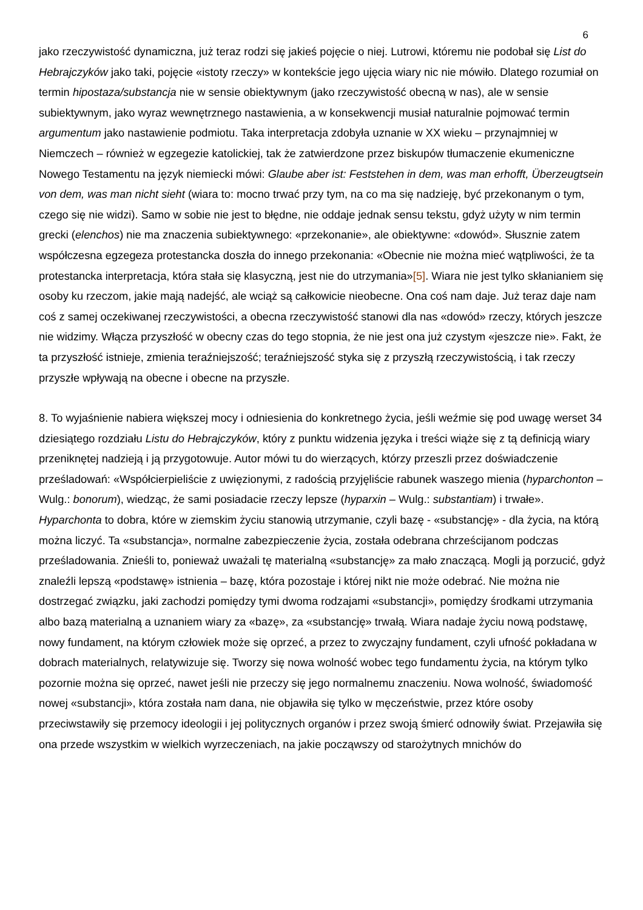6
jako rzeczywistość dynamiczna, już teraz rodzi się jakieś pojęcie o niej. Lutrowi, któremu nie podobał się List do Hebrajczyków jako taki, pojęcie «istoty rzeczy» w kontekście jego ujęcia wiary nic nie mówiło. Dlatego rozumiał on termin hipostaza/substancja nie w sensie obiektywnym (jako rzeczywistość obecną w nas), ale w sensie subiektywnym, jako wyraz wewnętrznego nastawienia, a w konsekwencji musiał naturalnie pojmować termin argumentum jako nastawienie podmiotu. Taka interpretacja zdobyła uznanie w XX wieku – przynajmniej w Niemczech – również w egzegezie katolickiej, tak że zatwierdzone przez biskupów tłumaczenie ekumeniczne Nowego Testamentu na język niemiecki mówi: Glaube aber ist: Feststehen in dem, was man erhofft, Überzeugtsein von dem, was man nicht sieht (wiara to: mocno trwać przy tym, na co ma się nadzieję, być przekonanym o tym, czego się nie widzi). Samo w sobie nie jest to błędne, nie oddaje jednak sensu tekstu, gdyż użyty w nim termin grecki (elenchos) nie ma znaczenia subiektywnego: «przekonanie», ale obiektywne: «dowód». Słusznie zatem współczesna egzegeza protestancka doszła do innego przekonania: «Obecnie nie można mieć wątpliwości, że ta protestancka interpretacja, która stała się klasyczną, jest nie do utrzymania»[5]. Wiara nie jest tylko skłanianiem się osoby ku rzeczom, jakie mają nadejść, ale wciąż są całkowicie nieobecne. Ona coś nam daje. Już teraz daje nam coś z samej oczekiwanej rzeczywistości, a obecna rzeczywistość stanowi dla nas «dowód» rzeczy, których jeszcze nie widzimy. Włącza przyszłość w obecny czas do tego stopnia, że nie jest ona już czystym «jeszcze nie». Fakt, że ta przyszłość istnieje, zmienia teraźniejszość; teraźniejszość styka się z przyszłą rzeczywistością, i tak rzeczy przyszłe wpływają na obecne i obecne na przyszłe.
8. To wyjaśnienie nabiera większej mocy i odniesienia do konkretnego życia, jeśli weźmie się pod uwagę werset 34 dziesiątego rozdziału Listu do Hebrajczyków, który z punktu widzenia języka i treści wiąże się z tą definicją wiary przeniknętej nadzieją i ją przygotowuje. Autor mówi tu do wierzących, którzy przeszli przez doświadczenie prześladowań: «Współcierpieliście z uwięzionymi, z radością przyjęliście rabunek waszego mienia (hyparchonton – Wulg.: bonorum), wiedząc, że sami posiadacie rzeczy lepsze (hyparxin – Wulg.: substantiam) i trwałe». Hyparchonta to dobra, które w ziemskim życiu stanowią utrzymanie, czyli bazę - «substancję» - dla życia, na którą można liczyć. Ta «substancja», normalne zabezpieczenie życia, została odebrana chrześcijanom podczas prześladowania. Znieśli to, ponieważ uważali tę materialną «substancję» za mało znaczącą. Mogli ją porzucić, gdyż znaleźli lepszą «podstawę» istnienia – bazę, która pozostaje i której nikt nie może odebrać. Nie można nie dostrzegać związku, jaki zachodzi pomiędzy tymi dwoma rodzajami «substancji», pomiędzy środkami utrzymania albo bazą materialną a uznaniem wiary za «bazę», za «substancję» trwałą. Wiara nadaje życiu nową podstawę, nowy fundament, na którym człowiek może się oprzeć, a przez to zwyczajny fundament, czyli ufność pokładana w dobrach materialnych, relatywizuje się. Tworzy się nowa wolność wobec tego fundamentu życia, na którym tylko pozornie można się oprzeć, nawet jeśli nie przeczy się jego normalnemu znaczeniu. Nowa wolność, świadomość nowej «substancji», która została nam dana, nie objawiła się tylko w męczeństwie, przez które osoby przeciwstawiły się przemocy ideologii i jej politycznych organów i przez swoją śmierć odnowiły świat. Przejawiła się ona przede wszystkim w wielkich wyrzeczeniach, na jakie począwszy od starożytnych mnichów do